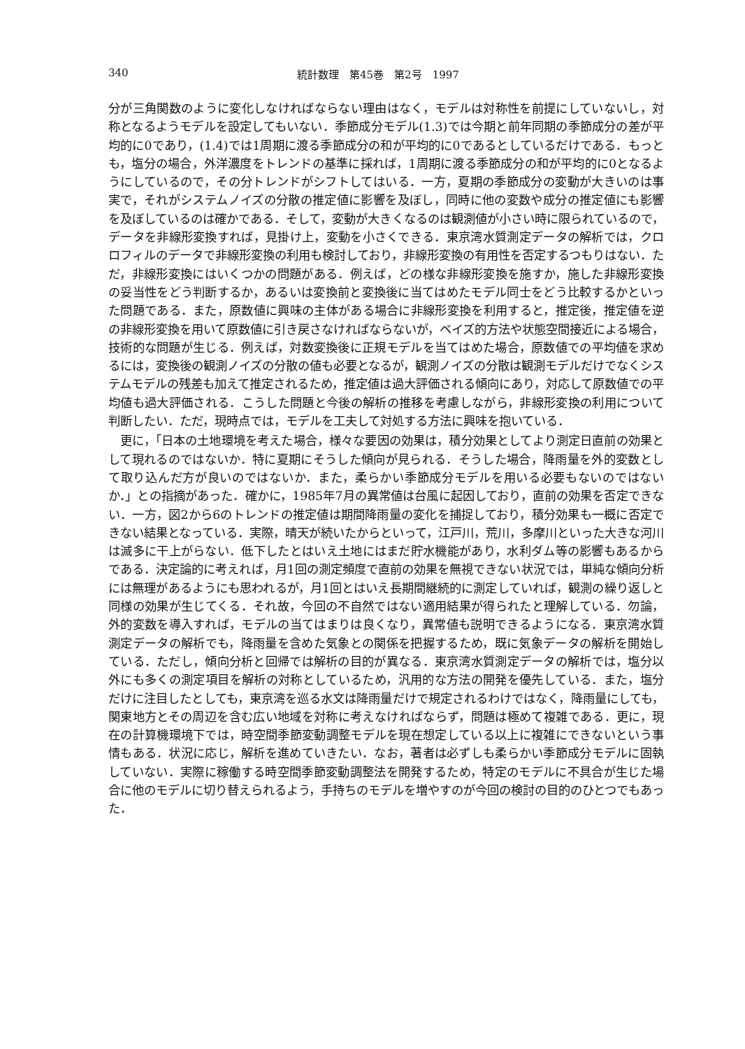340 統計数理　第45巻　第2号　1997
分が三角関数のように変化しなければならない理由はなく，モデルは対称性を前提にしていないし，対称となるようモデルを設定してもいない．季節成分モデル(1.3)では今期と前年同期の季節成分の差が平均的に0であり，(1.4)では1周期に渡る季節成分の和が平均的に0であるとしているだけである．もっとも，塩分の場合，外洋濃度をトレンドの基準に採れば，1周期に渡る季節成分の和が平均的に0となるようにしているので，その分トレンドがシフトしてはいる．一方，夏期の季節成分の変動が大きいのは事実で，それがシステムノイズの分散の推定値に影響を及ぼし，同時に他の変数や成分の推定値にも影響を及ぼしているのは確かである．そして，変動が大きくなるのは観測値が小さい時に限られているので，データを非線形変換すれば，見掛け上，変動を小さくできる．東京湾水質測定データの解析では，クロロフィルのデータで非線形変換の利用も検討しており，非線形変換の有用性を否定するつもりはない．ただ，非線形変換にはいくつかの問題がある．例えば，どの様な非線形変換を施すか，施した非線形変換の妥当性をどう判断するか，あるいは変換前と変換後に当てはめたモデル同士をどう比較するかといった問題である．また，原数値に興味の主体がある場合に非線形変換を利用すると，推定後，推定値を逆の非線形変換を用いて原数値に引き戻さなければならないが，ベイズ的方法や状態空間接近による場合，技術的な問題が生じる．例えば，対数変換後に正規モデルを当てはめた場合，原数値での平均値を求めるには，変換後の観測ノイズの分散の値も必要となるが，観測ノイズの分散は観測モデルだけでなくシステムモデルの残差も加えて推定されるため，推定値は過大評価される傾向にあり，対応して原数値での平均値も過大評価される．こうした問題と今後の解析の推移を考慮しながら，非線形変換の利用について判断したい．ただ，現時点では，モデルを工夫して対処する方法に興味を抱いている．
更に，「日本の土地環境を考えた場合，様々な要因の効果は，積分効果としてより測定日直前の効果として現れるのではないか．特に夏期にそうした傾向が見られる．そうした場合，降雨量を外的変数として取り込んだ方が良いのではないか．また，柔らかい季節成分モデルを用いる必要もないのではないか．」との指摘があった．確かに，1985年7月の異常値は台風に起因しており，直前の効果を否定できない．一方，図2から6のトレンドの推定値は期間降雨量の変化を捕捉しており，積分効果も一概に否定できない結果となっている．実際，晴天が続いたからといって，江戸川，荒川，多摩川といった大きな河川は滅多に干上がらない．低下したとはいえ土地にはまだ貯水機能があり，水利ダム等の影響もあるからである．決定論的に考えれば，月1回の測定頻度で直前の効果を無視できない状況では，単純な傾向分析には無理があるようにも思われるが，月1回とはいえ長期間継続的に測定していれば，観測の繰り返しと同様の効果が生じてくる．それ故，今回の不自然ではない適用結果が得られたと理解している．勿論，外的変数を導入すれば，モデルの当てはまりは良くなり，異常値も説明できるようになる．東京湾水質測定データの解析でも，降雨量を含めた気象との関係を把握するため，既に気象データの解析を開始している．ただし，傾向分析と回帰では解析の目的が異なる．東京湾水質測定データの解析では，塩分以外にも多くの測定項目を解析の対称としているため，汎用的な方法の開発を優先している．また，塩分だけに注目したとしても，東京湾を巡る水文は降雨量だけで規定されるわけではなく，降雨量にしても，関東地方とその周辺を含む広い地域を対称に考えなければならず，問題は極めて複雑である．更に，現在の計算機環境下では，時空間季節変動調整モデルを現在想定している以上に複雑にできないという事情もある．状況に応じ，解析を進めていきたい．なお，著者は必ずしも柔らかい季節成分モデルに固執していない．実際に稼働する時空間季節変動調整法を開発するため，特定のモデルに不具合が生じた場合に他のモデルに切り替えられるよう，手持ちのモデルを増やすのが今回の検討の目的のひとつでもあった．